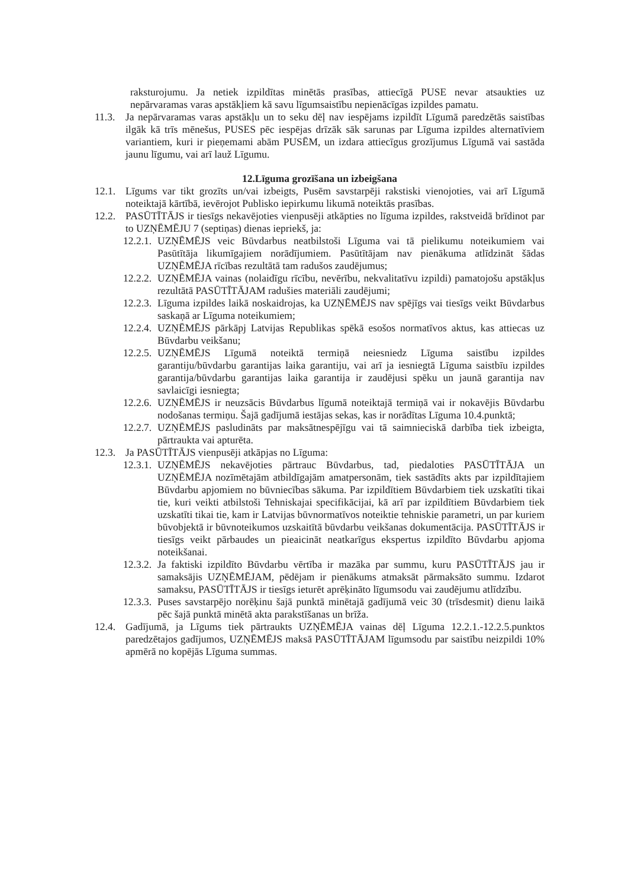raksturojumu. Ja netiek izpildītas minētās prasības, attiecīgā PUSE nevar atsaukties uz nepārvaramas varas apstākļiem kā savu līgumsaistību nepienācīgas izpildes pamatu.
11.3. Ja nepārvaramas varas apstākļu un to seku dēļ nav iespējams izpildīt Līgumā paredzētās saistības ilgāk kā trīs mēnešus, PUSES pēc iespējas drīzāk sāk sarunas par Līguma izpildes alternatīviem variantiem, kuri ir pieņemami abām PUSĒM, un izdara attiecīgus grozījumus Līgumā vai sastāda jaunu līgumu, vai arī lauž Līgumu.
12.Līguma grozīšana un izbeigšana
12.1. Līgums var tikt grozīts un/vai izbeigts, Pusēm savstarpēji rakstiski vienojoties, vai arī Līgumā noteiktajā kārtībā, ievērojot Publisko iepirkumu likumā noteiktās prasības.
12.2. PASŪTĪTĀJS ir tiesīgs nekavējoties vienpusēji atkāpties no līguma izpildes, rakstveidā brīdinot par to UZŅĒMĒJU 7 (septiņas) dienas iepriekš, ja:
12.2.1. UZŅĒMĒJS veic Būvdarbus neatbilstoši Līguma vai tā pielikumu noteikumiem vai Pasūtītāja likumīgajiem norādījumiem. Pasūtītājam nav pienākuma atlīdzināt šādas UZŅĒMĒJA rīcības rezultātā tam radušos zaudējumus;
12.2.2. UZŅĒMĒJA vainas (nolaidīgu rīcību, nevērību, nekvalitatīvu izpildi) pamatojošu apstākļus rezultātā PASŪTĪTĀJAM radušies materiāli zaudējumi;
12.2.3. Līguma izpildes laikā noskaidrojas, ka UZŅĒMĒJS nav spējīgs vai tiesīgs veikt Būvdarbus saskaņā ar Līguma noteikumiem;
12.2.4. UZŅĒMĒJS pārkāpj Latvijas Republikas spēkā esošos normatīvos aktus, kas attiecas uz Būvdarbu veikšanu;
12.2.5. UZŅĒMĒJS Līgumā noteiktā termiņā neiesniedz Līguma saistību izpildes garantiju/būvdarbu garantijas laika garantiju, vai arī ja iesniegtā Līguma saistbīu izpildes garantija/būvdarbu garantijas laika garantija ir zaudējusi spēku un jaunā garantija nav savlaicīgi iesniegta;
12.2.6. UZŅĒMĒJS ir neuzsācis Būvdarbus līgumā noteiktajā termiņā vai ir nokavējis Būvdarbu nodošanas termiņu. Šajā gadījumā iestājas sekas, kas ir norādītas Līguma 10.4.punktā;
12.2.7. UZŅĒMĒJS pasludināts par maksātnespējīgu vai tā saimnieciskā darbība tiek izbeigta, pārtraukta vai apturēta.
12.3. Ja PASŪTĪTĀJS vienpusēji atkāpjas no Līguma:
12.3.1. UZŅĒMĒJS nekavējoties pārtrauc Būvdarbus, tad, piedaloties PASŪTĪTĀJA un UZŅĒMĒJA nozīmētajām atbildīgajām amatpersonām, tiek sastādīts akts par izpildītajiem Būvdarbu apjomiem no būvniecības sākuma. Par izpildītiem Būvdarbiem tiek uzskatīti tikai tie, kuri veikti atbilstoši Tehniskajai specifikācijai, kā arī par izpildītiem Būvdarbiem tiek uzskatīti tikai tie, kam ir Latvijas būvnormatīvos noteiktie tehniskie parametri, un par kuriem būvobjektā ir būvnoteikumos uzskaitītā būvdarbu veikšanas dokumentācija. PASŪTĪTĀJS ir tiesīgs veikt pārbaudes un pieaicināt neatkarīgus ekspertus izpildīto Būvdarbu apjoma noteikšanai.
12.3.2. Ja faktiski izpildīto Būvdarbu vērtība ir mazāka par summu, kuru PASŪTĪTĀJS jau ir samaksājis UZŅĒMĒJAM, pēdējam ir pienākums atmaksāt pārmaksāto summu. Izdarot samaksu, PASŪTĪTĀJS ir tiesīgs ieturēt aprēķināto līgumsodu vai zaudējumu atlīdzību.
12.3.3. Puses savstarpējo norēķinu šajā punktā minētajā gadījumā veic 30 (trīsdesmit) dienu laikā pēc šajā punktā minētā akta parakstīšanas un brīža.
12.4. Gadījumā, ja Līgums tiek pārtraukts UZŅĒMĒJA vainas dēļ Līguma 12.2.1.-12.2.5.punktos paredzētajos gadījumos, UZŅĒMĒJS maksā PASŪTĪTĀJAM līgumsodu par saistību neizpildi 10% apmērā no kopējās Līguma summas.